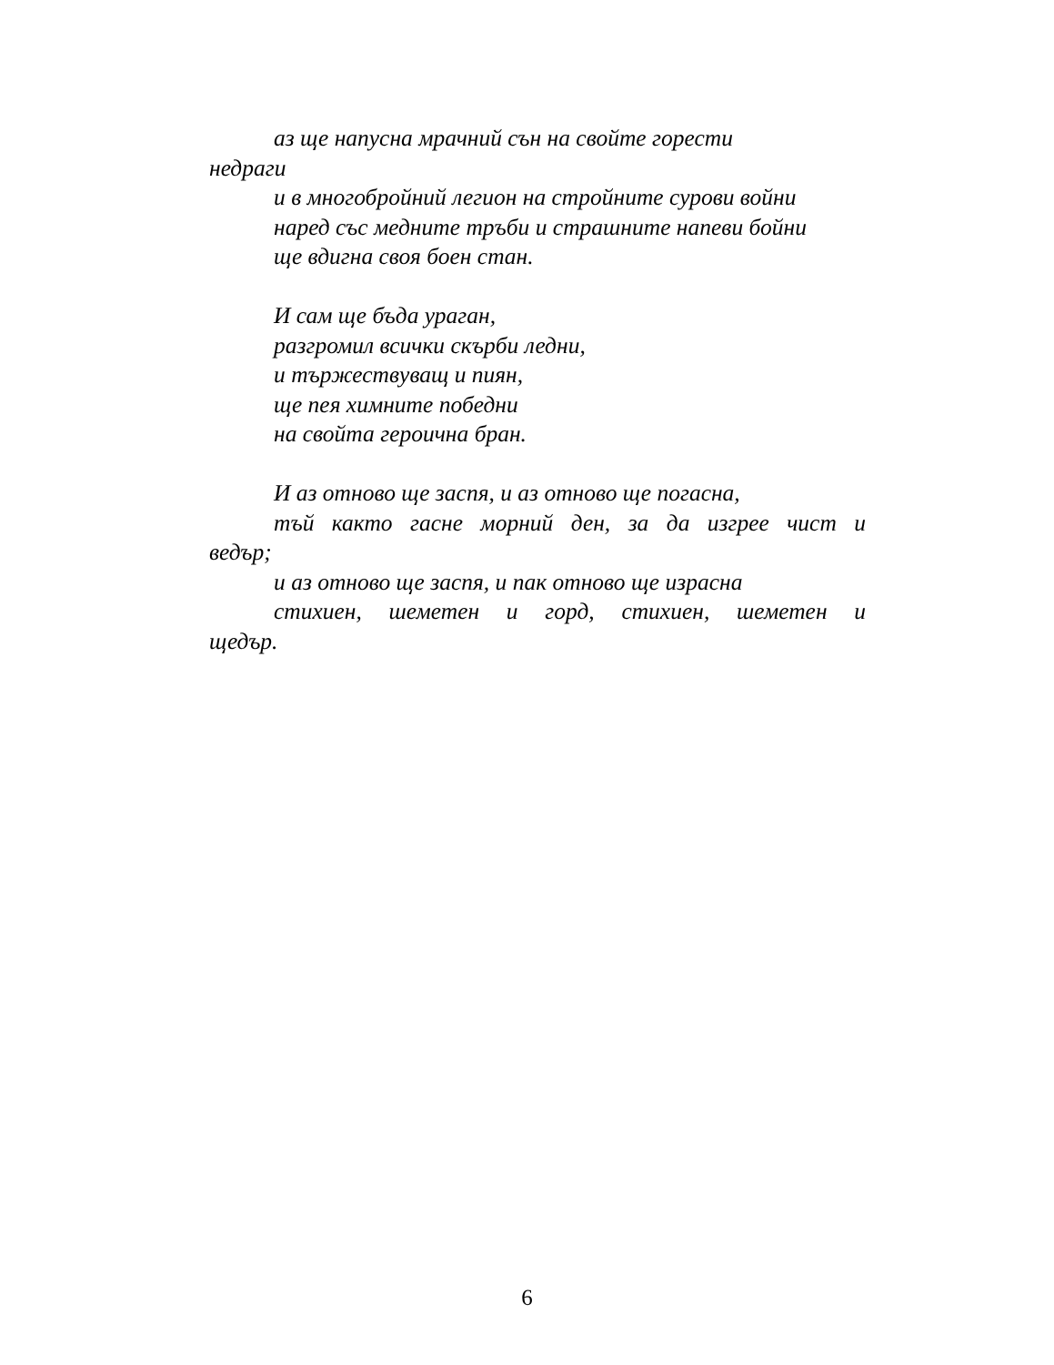аз ще напусна мрачний сън на свойте горести
недраги
и в многобройний легион на стройните сурови войни
наред със медните тръби и страшните напеви бойни
ще вдигна своя боен стан.
И сам ще бъда ураган,
разгромил всички скърби ледни,
и тържествуващ и пиян,
ще пея химните победни
на свойта героична бран.
И аз отново ще заспя, и аз отново ще погасна,
тъй както гасне морний ден, за да изгрее чист и
ведър;
и аз отново ще заспя, и пак отново ще израсна
стихиен, шеметен и горд, стихиен, шеметен и
щедър.
6